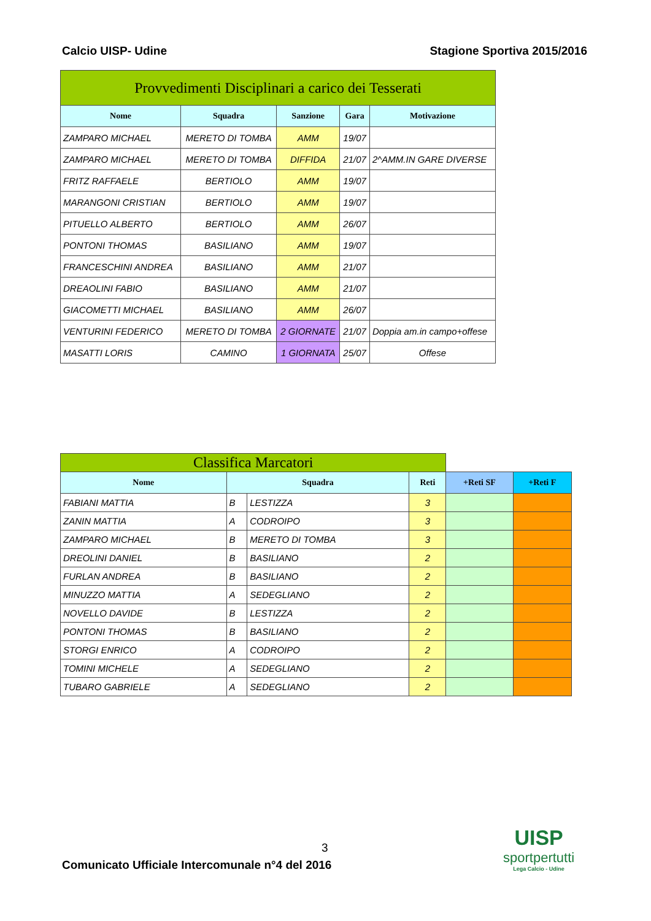Calcio UISP- Udine Stagione Sportiva 2015/2016
| Provvedimenti Disciplinari a carico dei Tesserati | | | | |
| Nome | Squadra | Sanzione | Gara | Motivazione |
| ZAMPARO MICHAEL | MERETO DI TOMBA | AMM | 19/07 | |
| ZAMPARO MICHAEL | MERETO DI TOMBA | DIFFIDA | 21/07 | 2^AMM.IN GARE DIVERSE |
| FRITZ RAFFAELE | BERTIOLO | AMM | 19/07 | |
| MARANGONI CRISTIAN | BERTIOLO | AMM | 19/07 | |
| PITUELLO ALBERTO | BERTIOLO | AMM | 26/07 | |
| PONTONI THOMAS | BASILIANO | AMM | 19/07 | |
| FRANCESCHINI ANDREA | BASILIANO | AMM | 21/07 | |
| DREAOLINI FABIO | BASILIANO | AMM | 21/07 | |
| GIACOMETTI MICHAEL | BASILIANO | AMM | 26/07 | |
| VENTURINI FEDERICO | MERETO DI TOMBA | 2 GIORNATE | 21/07 | Doppia am.in campo+offese |
| MASATTI LORIS | CAMINO | 1 GIORNATA | 25/07 | Offese |
| Classifica Marcatori | | | | | |
| Nome | Squadra | | Reti | +Reti SF | +Reti F |
| FABIANI MATTIA | B | LESTIZZA | 3 | | |
| ZANIN MATTIA | A | CODROIPO | 3 | | |
| ZAMPARO MICHAEL | B | MERETO DI TOMBA | 3 | | |
| DREOLINI DANIEL | B | BASILIANO | 2 | | |
| FURLAN ANDREA | B | BASILIANO | 2 | | |
| MINUZZO MATTIA | A | SEDEGLIANO | 2 | | |
| NOVELLO DAVIDE | B | LESTIZZA | 2 | | |
| PONTONI THOMAS | B | BASILIANO | 2 | | |
| STORGI ENRICO | A | CODROIPO | 2 | | |
| TOMINI MICHELE | A | SEDEGLIANO | 2 | | |
| TUBARO GABRIELE | A | SEDEGLIANO | 2 | | |
3
Comunicato Ufficiale Intercomunale n°4 del 2016
UISP
sportpertutti
Lega Calcio - Udine